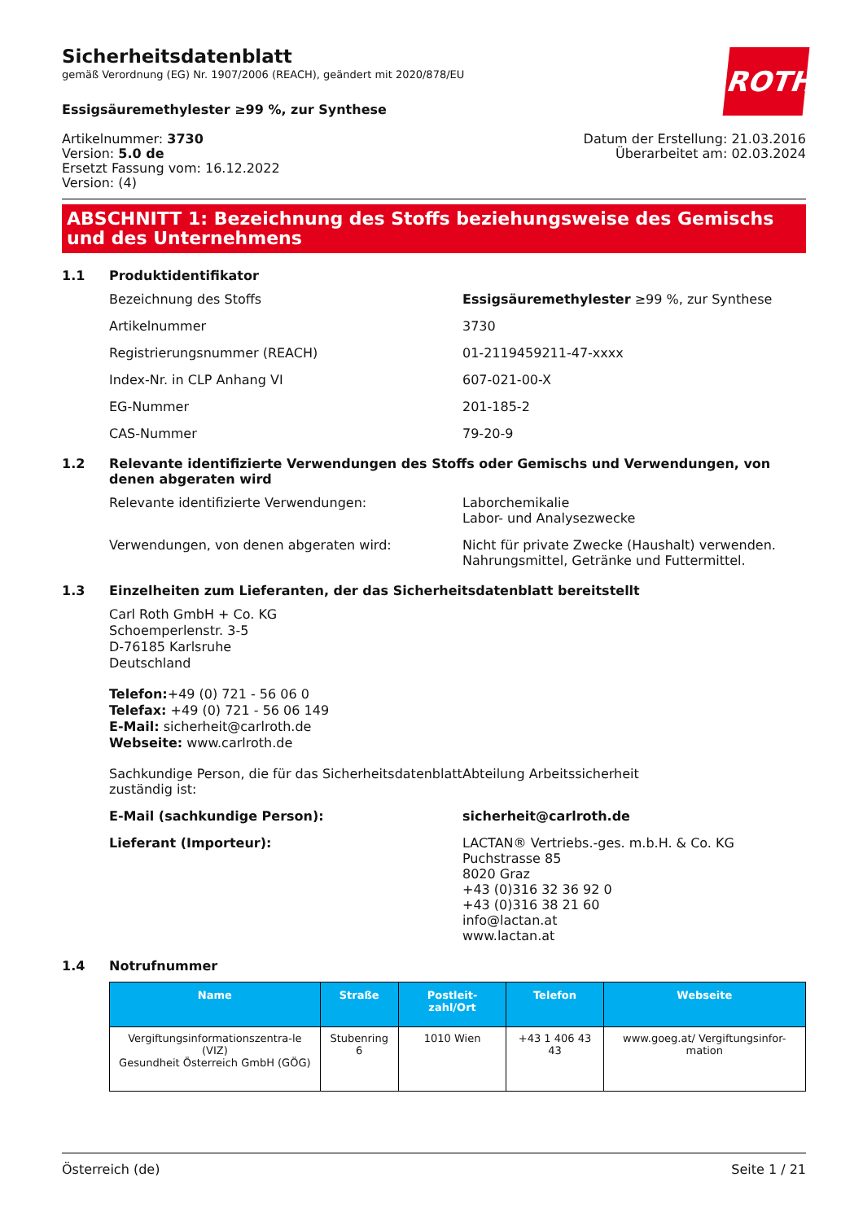ROTH
Sicherheitsdatenblatt
gemäß Verordnung (EG) Nr. 1907/2006 (REACH), geändert mit 2020/878/EU
Essigsäuremethylester ≥99 %, zur Synthese
Artikelnummer: 3730
Version: 5.0 de
Ersetzt Fassung vom: 16.12.2022
Version: (4)
Datum der Erstellung: 21.03.2016
Überarbeitet am: 02.03.2024
ABSCHNITT 1: Bezeichnung des Stoffs beziehungsweise des Gemischs und des Unternehmens
1.1 Produktidentifikator
Bezeichnung des Stoffs Essigsäuremethylester ≥99 %, zur Synthese
Artikelnummer 3730
Registrierungsnummer (REACH) 01-2119459211-47-xxxx
Index-Nr. in CLP Anhang VI 607-021-00-X
EG-Nummer 201-185-2
CAS-Nummer 79-20-9
1.2 Relevante identifizierte Verwendungen des Stoffs oder Gemischs und Verwendungen, von denen abgeraten wird
Relevante identifizierte Verwendungen: Laborchemikalie
Labor- und Analysezwecke
Verwendungen, von denen abgeraten wird: Nicht für private Zwecke (Haushalt) verwenden.
Nahrungsmittel, Getränke und Futtermittel.
1.3 Einzelheiten zum Lieferanten, der das Sicherheitsdatenblatt bereitstellt
Carl Roth GmbH + Co. KG
Schoemperlenstr. 3-5
D-76185 Karlsruhe
Deutschland
Telefon:+49 (0) 721 - 56 06 0
Telefax: +49 (0) 721 - 56 06 149
E-Mail: sicherheit@carlroth.de
Webseite: www.carlroth.de
Sachkundige Person, die für das Sicherheitsdatenblatt zuständig ist:
Abteilung Arbeitssicherheit
E-Mail (sachkundige Person): sicherheit@carlroth.de
Lieferant (Importeur): LACTAN® Vertriebs.-ges. m.b.H. & Co. KG
Puchstrasse 85
8020 Graz
+43 (0)316 32 36 92 0
+43 (0)316 38 21 60
info@lactan.at
www.lactan.at
1.4 Notrufnummer
| Name | Straße | Postleit-zahl/Ort | Telefon | Webseite |
| --- | --- | --- | --- | --- |
| Vergiftungsinformationszentra-le (VIZ) Gesundheit Österreich GmbH (GÖG) | Stubenring 6 | 1010 Wien | +43 1 406 43 43 | www.goeg.at/ Vergiftungsinfor-mation |
Österreich (de) Seite 1 / 21